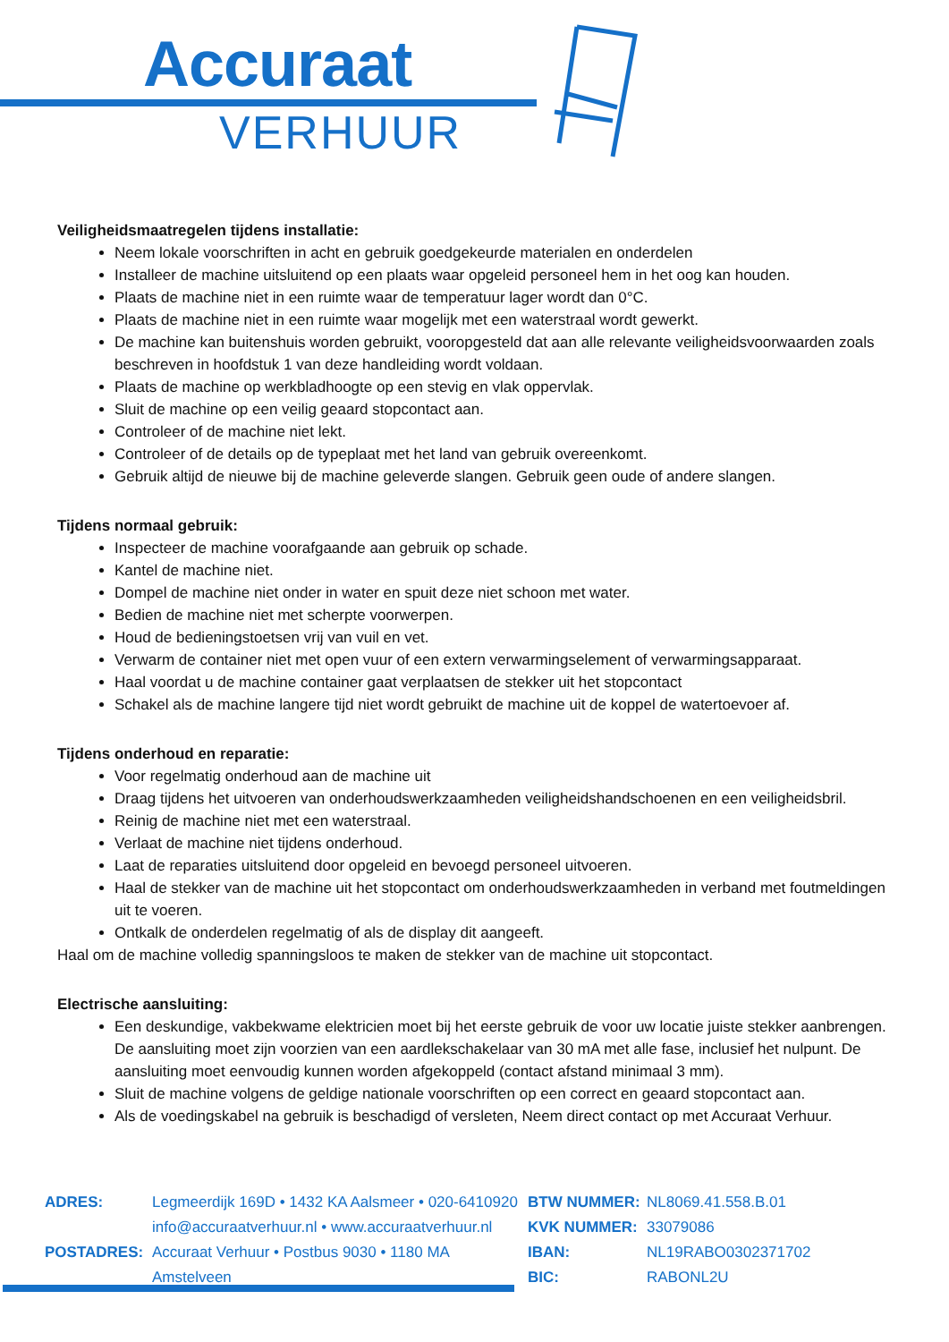Accuraat
VERHUUR
Veiligheidsmaatregelen tijdens installatie:
Neem lokale voorschriften in acht en gebruik goedgekeurde materialen en onderdelen
Installeer de machine uitsluitend op een plaats waar opgeleid personeel hem in het oog kan houden.
Plaats de machine niet in een ruimte waar de temperatuur lager wordt dan 0°C.
Plaats de machine niet in een ruimte waar mogelijk met een waterstraal wordt gewerkt.
De machine kan buitenshuis worden gebruikt, vooropgesteld dat aan alle relevante veiligheidsvoorwaarden zoals beschreven in hoofdstuk 1 van deze handleiding wordt voldaan.
Plaats de machine op werkbladhoogte op een stevig en vlak oppervlak.
Sluit de machine op een veilig geaard stopcontact aan.
Controleer of de machine niet lekt.
Controleer of de details op de typeplaat met het land van gebruik overeenkomt.
Gebruik altijd de nieuwe bij de machine geleverde slangen. Gebruik geen oude of andere slangen.
Tijdens normaal gebruik:
Inspecteer de machine voorafgaande aan gebruik op schade.
Kantel de machine niet.
Dompel de machine niet onder in water en spuit deze niet schoon met water.
Bedien de machine niet met scherpte voorwerpen.
Houd de bedieningstoetsen vrij van vuil en vet.
Verwarm de container niet met open vuur of een extern verwarmingselement of verwarmingsapparaat.
Haal voordat u de machine container gaat verplaatsen de stekker uit het stopcontact
Schakel als de machine langere tijd niet wordt gebruikt de machine uit de koppel de watertoevoer af.
Tijdens onderhoud en reparatie:
Voor regelmatig onderhoud aan de machine uit
Draag tijdens het uitvoeren van onderhoudswerkzaamheden veiligheidshandschoenen en een veiligheidsbril.
Reinig de machine niet met een waterstraal.
Verlaat de machine niet tijdens onderhoud.
Laat de reparaties uitsluitend door opgeleid en bevoegd personeel uitvoeren.
Haal de stekker van de machine uit het stopcontact om onderhoudswerkzaamheden in verband met foutmeldingen uit te voeren.
Ontkalk de onderdelen regelmatig of als de display dit aangeeft.
Haal om de machine volledig spanningsloos te maken de stekker van de machine uit stopcontact.
Electrische aansluiting:
Een deskundige, vakbekwame elektricien moet bij het eerste gebruik de voor uw locatie juiste stekker aanbrengen. De aansluiting moet zijn voorzien van een aardlekschakelaar van 30 mA met alle fase, inclusief het nulpunt. De aansluiting moet eenvoudig kunnen worden afgekoppeld (contact afstand minimaal 3 mm).
Sluit de machine volgens de geldige nationale voorschriften op een correct en geaard stopcontact aan.
Als de voedingskabel na gebruik is beschadigd of versleten, Neem direct contact op met Accuraat Verhuur.
ADRES:
POSTADRES:
Legmeerdijk 169D • 1432 KA Aalsmeer • 020-6410920
info@accuraatverhuur.nl • www.accuraatverhuur.nl
Accuraat Verhuur • Postbus 9030 • 1180 MA Amstelveen
BTW NUMMER:
KVK NUMMER:
IBAN:
BIC:
NL8069.41.558.B.01
33079086
NL19RABO0302371702
RABONL2U